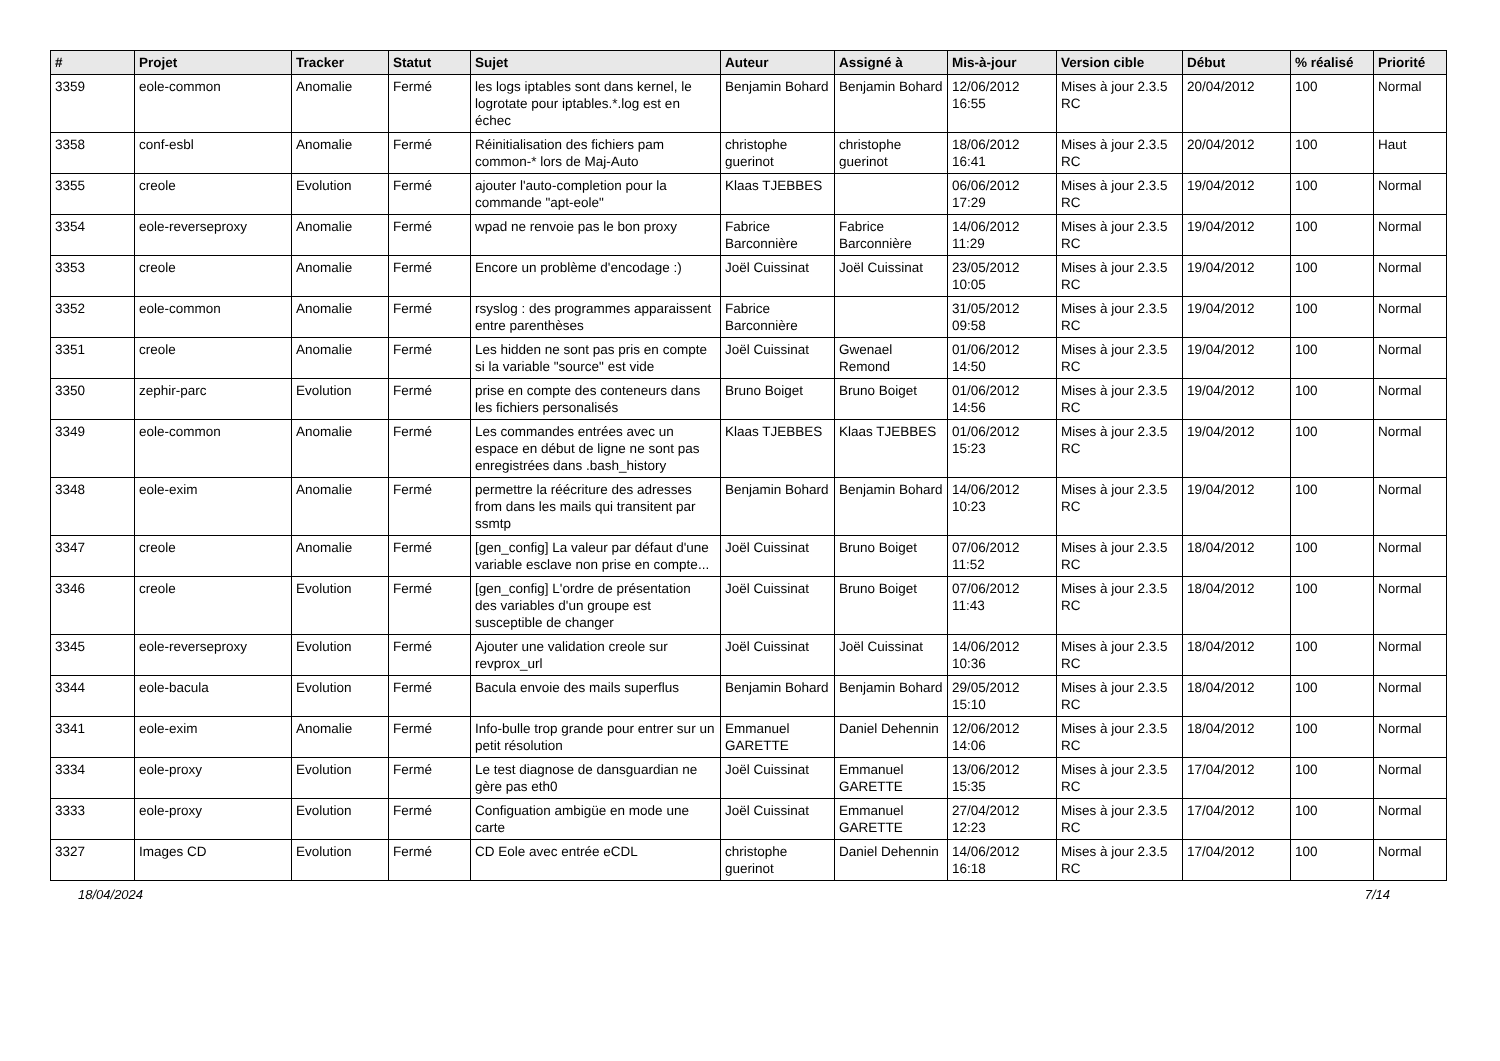| # | Projet | Tracker | Statut | Sujet | Auteur | Assigné à | Mis-à-jour | Version cible | Début | % réalisé | Priorité |
| --- | --- | --- | --- | --- | --- | --- | --- | --- | --- | --- | --- |
| 3359 | eole-common | Anomalie | Fermé | les logs iptables sont dans kernel, le logrotate pour iptables.*.log est en échec | Benjamin Bohard | Benjamin Bohard | 12/06/2012 16:55 | Mises à jour 2.3.5 RC | 20/04/2012 | 100 | Normal |
| 3358 | conf-esbl | Anomalie | Fermé | Réinitialisation des fichiers pam common-* lors de Maj-Auto | christophe guerinot | christophe guerinot | 18/06/2012 16:41 | Mises à jour 2.3.5 RC | 20/04/2012 | 100 | Haut |
| 3355 | creole | Evolution | Fermé | ajouter l'auto-completion pour la commande "apt-eole" | Klaas TJEBBES | | 06/06/2012 17:29 | Mises à jour 2.3.5 RC | 19/04/2012 | 100 | Normal |
| 3354 | eole-reverseproxy | Anomalie | Fermé | wpad ne renvoie pas le bon proxy | Fabrice Barconnière | Fabrice Barconnière | 14/06/2012 11:29 | Mises à jour 2.3.5 RC | 19/04/2012 | 100 | Normal |
| 3353 | creole | Anomalie | Fermé | Encore un problème d'encodage :) | Joël Cuissinat | Joël Cuissinat | 23/05/2012 10:05 | Mises à jour 2.3.5 RC | 19/04/2012 | 100 | Normal |
| 3352 | eole-common | Anomalie | Fermé | rsyslog : des programmes apparaissent entre parenthèses | Fabrice Barconnière | | 31/05/2012 09:58 | Mises à jour 2.3.5 RC | 19/04/2012 | 100 | Normal |
| 3351 | creole | Anomalie | Fermé | Les hidden ne sont pas pris en compte si la variable "source" est vide | Joël Cuissinat | Gwenael Remond | 01/06/2012 14:50 | Mises à jour 2.3.5 RC | 19/04/2012 | 100 | Normal |
| 3350 | zephir-parc | Evolution | Fermé | prise en compte des conteneurs dans les fichiers personalisés | Bruno Boiget | Bruno Boiget | 01/06/2012 14:56 | Mises à jour 2.3.5 RC | 19/04/2012 | 100 | Normal |
| 3349 | eole-common | Anomalie | Fermé | Les commandes entrées avec un espace en début de ligne ne sont pas enregistrées dans .bash_history | Klaas TJEBBES | Klaas TJEBBES | 01/06/2012 15:23 | Mises à jour 2.3.5 RC | 19/04/2012 | 100 | Normal |
| 3348 | eole-exim | Anomalie | Fermé | permettre la réécriture des adresses from dans les mails qui transitent par ssmtp | Benjamin Bohard | Benjamin Bohard | 14/06/2012 10:23 | Mises à jour 2.3.5 RC | 19/04/2012 | 100 | Normal |
| 3347 | creole | Anomalie | Fermé | [gen_config] La valeur par défaut d'une variable esclave non prise en compte... | Joël Cuissinat | Bruno Boiget | 07/06/2012 11:52 | Mises à jour 2.3.5 RC | 18/04/2012 | 100 | Normal |
| 3346 | creole | Evolution | Fermé | [gen_config] L'ordre de présentation des variables d'un groupe est susceptible de changer | Joël Cuissinat | Bruno Boiget | 07/06/2012 11:43 | Mises à jour 2.3.5 RC | 18/04/2012 | 100 | Normal |
| 3345 | eole-reverseproxy | Evolution | Fermé | Ajouter une validation creole sur revprox_url | Joël Cuissinat | Joël Cuissinat | 14/06/2012 10:36 | Mises à jour 2.3.5 RC | 18/04/2012 | 100 | Normal |
| 3344 | eole-bacula | Evolution | Fermé | Bacula envoie des mails superflus | Benjamin Bohard | Benjamin Bohard | 29/05/2012 15:10 | Mises à jour 2.3.5 RC | 18/04/2012 | 100 | Normal |
| 3341 | eole-exim | Anomalie | Fermé | Info-bulle trop grande pour entrer sur un petit résolution | Emmanuel GARETTE | Daniel Dehennin | 12/06/2012 14:06 | Mises à jour 2.3.5 RC | 18/04/2012 | 100 | Normal |
| 3334 | eole-proxy | Evolution | Fermé | Le test diagnose de dansguardian ne gère pas eth0 | Joël Cuissinat | Emmanuel GARETTE | 13/06/2012 15:35 | Mises à jour 2.3.5 RC | 17/04/2012 | 100 | Normal |
| 3333 | eole-proxy | Evolution | Fermé | Configuation ambigüe en mode une carte | Joël Cuissinat | Emmanuel GARETTE | 27/04/2012 12:23 | Mises à jour 2.3.5 RC | 17/04/2012 | 100 | Normal |
| 3327 | Images CD | Evolution | Fermé | CD Eole avec entrée eCDL | christophe guerinot | Daniel Dehennin | 14/06/2012 16:18 | Mises à jour 2.3.5 RC | 17/04/2012 | 100 | Normal |
18/04/2024 7/14